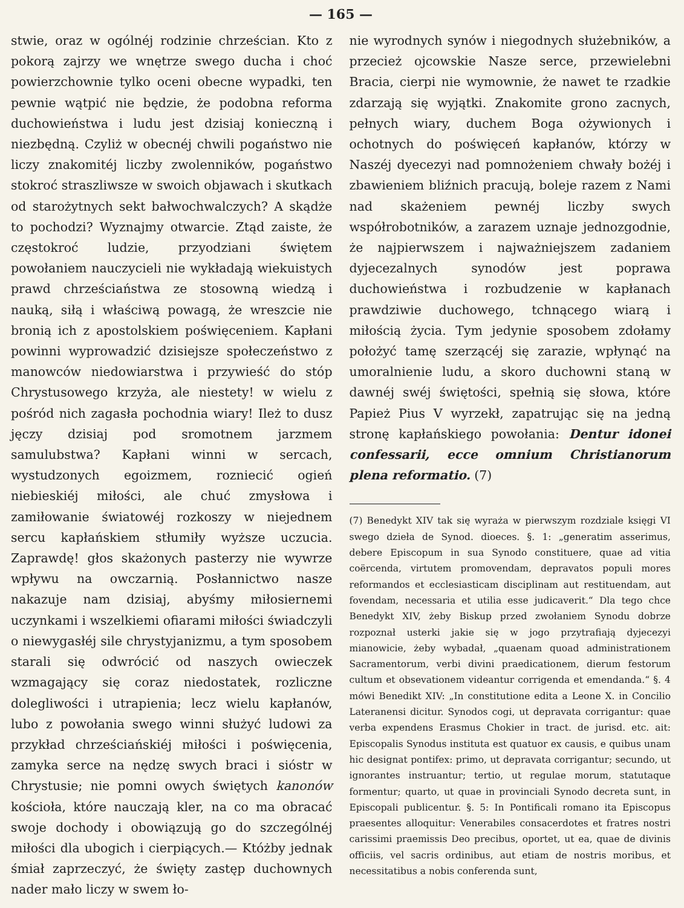— 165 —
stwie, oraz w ogólnéj rodzinie chrześcian. Kto z pokorą zajrzy we wnętrze swego ducha i choć powierzchownie tylko oceni obecne wypadki, ten pewnie wątpić nie będzie, że podobna reforma duchowieństwa i ludu jest dzisiaj konieczną i niezbędną. Czyliż w obecnéj chwili pogaństwo nie liczy znakomitéj liczby zwolenników, pogaństwo stokroć straszliwsze w swoich objawach i skutkach od starożytnych sekt bałwochwalczych? A skądże to pochodzi? Wyznajmy otwarcie. Ztąd zaiste, że częstokroć ludzie, przyodziani świętem powołaniem nauczycieli nie wykładają wiekuistych prawd chrześciaństwa ze stosowną wiedzą i nauką, siłą i właściwą powagą, że wreszcie nie bronią ich z apostolskiem poświęceniem. Kapłani powinni wyprowadzić dzisiejsze społeczeństwo z manowców niedowiarstwa i przywieść do stóp Chrystusowego krzyża, ale niestety! w wielu z pośród nich zagasła pochodnia wiary! Ileż to dusz jęczy dzisiaj pod sromotnem jarzmem samulubstwa? Kapłani winni w sercach, wystudzonych egoizmem, rozniecić ogień niebieskiéj miłości, ale chuć zmysłowa i zamiłowanie światowéj rozkoszy w niejednem sercu kapłańskiem stłumiły wyższe uczucia. Zaprawdę! głos skażonych pasterzy nie wywrze wpływu na owczarnią. Posłannictwo nasze nakazuje nam dzisiaj, abyśmy miłosiernemi uczynkami i wszelkiemi ofiarami miłości świadczyli o niewygasłéj sile chrystyjanizmu, a tym sposobem starali się odwrócić od naszych owieczek wzmagający się coraz niedostatek, rozliczne dolegliwości i utrapienia; lecz wielu kapłanów, lubo z powołania swego winni służyć ludowi za przykład chrześciańskiéj miłości i poświęcenia, zamyka serce na nędzę swych braci i sióstr w Chrystusie; nie pomni owych świętych kanonów kościoła, które nauczają kler, na co ma obracać swoje dochody i obowiązują go do szczególnéj miłości dla ubogich i cierpiących.— Któżby jednak śmiał zaprzeczyć, że święty zastęp duchownych nader mało liczy w swem ło-
nie wyrodnych synów i niegodnych służebników, a przecież ojcowskie Nasze serce, przewielebni Bracia, cierpi nie wymownie, że nawet te rzadkie zdarzają się wyjątki. Znakomite grono zacnych, pełnych wiary, duchem Boga ożywionych i ochotnych do poświęceń kapłanów, którzy w Naszéj dyecezyi nad pomnożeniem chwały bożéj i zbawieniem bliźnich pracują, boleje razem z Nami nad skażeniem pewnéj liczby swych współrobotników, a zarazem uznaje jednozgodnie, że najpierwszem i najważniejszem zadaniem dyjecezalnych synodów jest poprawa duchowieństwa i rozbudzenie w kapłanach prawdziwie duchowego, tchnącego wiarą i miłością życia. Tym jedynie sposobem zdołamy położyć tamę szerzącéj się zarazie, wpłynąć na umoralnienie ludu, a skoro duchowni staną w dawnéj swéj świętości, spełnią się słowa, które Papież Pius V wyrzekł, zapatrując się na jedną stronę kapłańskiego powołania: Dentur idonei confessarii, ecce omnium Christianorum plena reformatio. (7)
(7) Benedykt XIV tak się wyraża w pierwszym rozdziale księgi VI swego dzieła de Synod. dioeces. §. 1: „generatim asserimus, debere Episcopum in sua Synodo constituere, quae ad vitia coërcenda, virtutem promovendam, depravatos populi mores reformandos et ecclesiasticam disciplinam aut restituendam, aut fovendam, necessaria et utilia esse judicaverit.“ Dla tego chce Benedykt XIV, żeby Biskup przed zwołaniem Synodu dobrze rozpoznał usterki jakie się w jogo przytrafiają dyjecezyi mianowicie, żeby wybadał, „quaenam quoad administrationem Sacramentorum, verbi divini praedicationem, dierum festorum cultum et obsevationem videantur corrigenda et emendanda.“ §. 4 mówi Benedikt XIV: „In constitutione edita a Leone X. in Concilio Lateranensi dicitur. Synodos cogi, ut depravata corrigantur: quae verba expendens Erasmus Chokier in tract. de jurisd. etc. ait: Episcopalis Synodus instituta est quatuor ex causis, e quibus unam hic designat pontifex: primo, ut depravata corrigantur; secundo, ut ignorantes instruantur; tertio, ut regulae morum, statutaque formentur; quarto, ut quae in provinciali Synodo decreta sunt, in Episcopali publicentur. §. 5: In Pontificali romano ita Episcopus praesentes alloquitur: Venerabiles consacerdotes et fratres nostri carissimi praemissis Deo precibus, oportet, ut ea, quae de divinis officiis, vel sacris ordinibus, aut etiam de nostris moribus, et necessitatibus a nobis conferenda sunt,